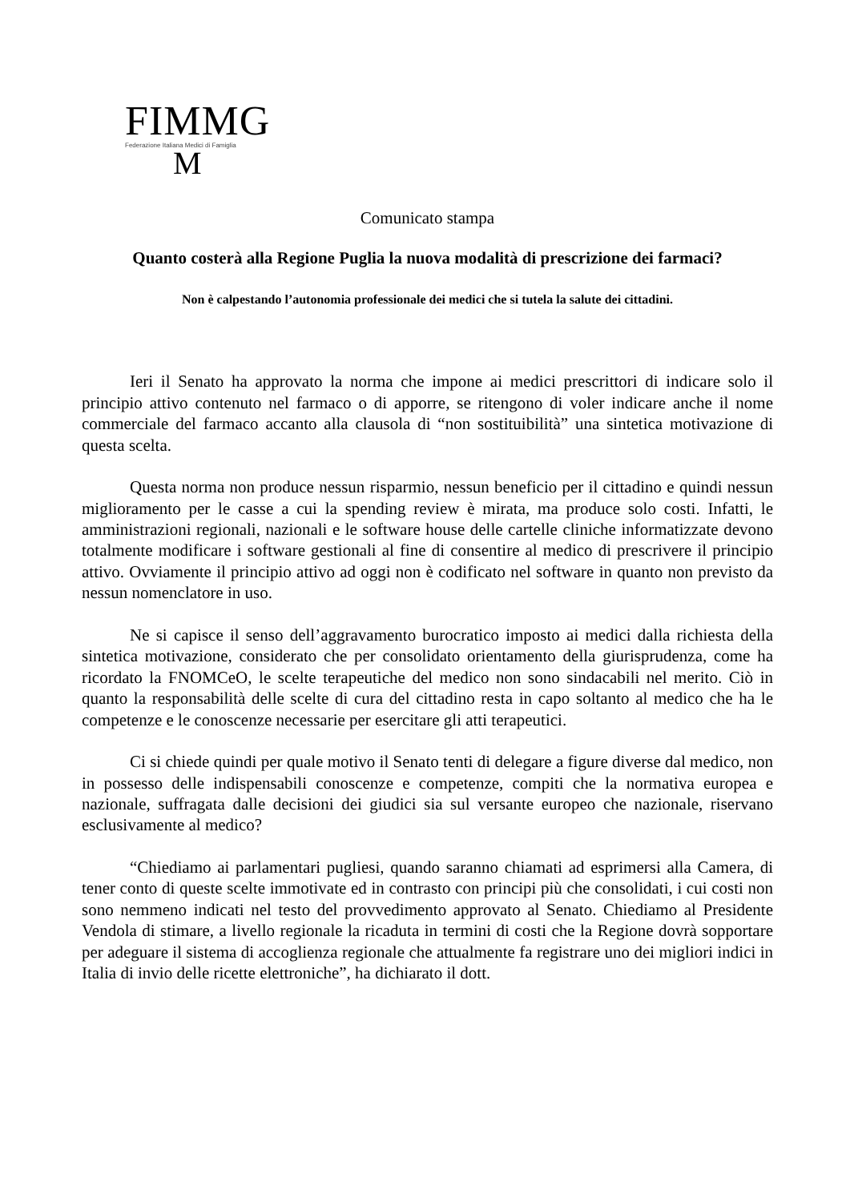FIMMG
Federazione Italiana Medici di Famiglia
M
Comunicato stampa
Quanto costerà alla Regione Puglia la nuova modalità di prescrizione dei farmaci?
Non è calpestando l’autonomia professionale dei medici che si tutela la salute dei cittadini.
Ieri il Senato ha approvato la norma che impone ai medici prescrittori di indicare solo il principio attivo contenuto nel farmaco o di apporre, se ritengono di voler indicare anche il nome commerciale del farmaco accanto alla clausola di “non sostituibilità” una sintetica motivazione di questa scelta.
Questa norma non produce nessun risparmio, nessun beneficio per il cittadino e quindi nessun miglioramento per le casse a cui la spending review è mirata, ma produce solo costi. Infatti, le amministrazioni regionali, nazionali e le software house delle cartelle cliniche informatizzate devono totalmente modificare i software gestionali al fine di consentire al medico di prescrivere il principio attivo. Ovviamente il principio attivo ad oggi non è codificato nel software in quanto non previsto da nessun nomenclatore in uso.
Ne si capisce il senso dell’aggravamento burocratico imposto ai medici dalla richiesta della sintetica motivazione, considerato che per consolidato orientamento della giurisprudenza, come ha ricordato la FNOMCeO, le scelte terapeutiche del medico non sono sindacabili nel merito. Ciò in quanto la responsabilità delle scelte di cura del cittadino resta in capo soltanto al medico che ha le competenze e le conoscenze necessarie per esercitare gli atti terapeutici.
Ci si chiede quindi per quale motivo il Senato tenti di delegare a figure diverse dal medico, non in possesso delle indispensabili conoscenze e competenze, compiti che la normativa europea e nazionale, suffragata dalle decisioni dei giudici sia sul versante europeo che nazionale, riservano esclusivamente al medico?
“Chiediamo ai parlamentari pugliesi, quando saranno chiamati ad esprimersi alla Camera, di tener conto di queste scelte immotivate ed in contrasto con principi più che consolidati, i cui costi non sono nemmeno indicati nel testo del provvedimento approvato al Senato. Chiediamo al Presidente Vendola di stimare, a livello regionale la ricaduta in termini di costi che la Regione dovrà sopportare per adeguare il sistema di accoglienza regionale che attualmente fa registrare uno dei migliori indici in Italia di invio delle ricette elettroniche”, ha dichiarato il dott.